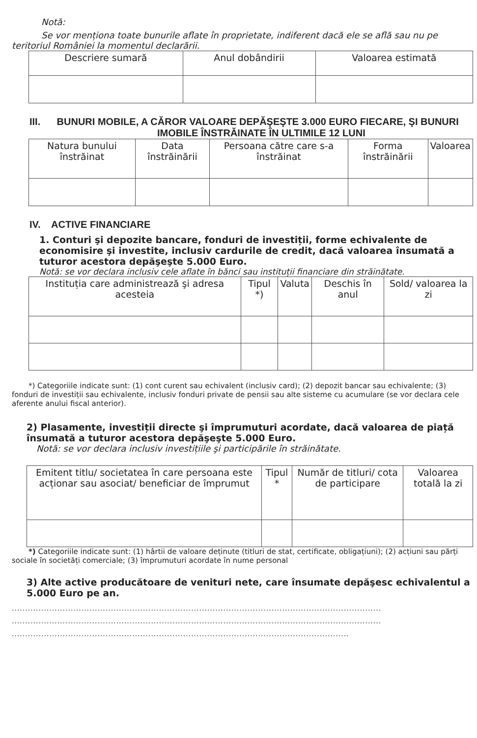Notă:
Se vor menționa toate bunurile aflate în proprietate, indiferent dacă ele se află sau nu pe teritoriul României la momentul declarării.
| Descriere sumară | Anul dobândirii | Valoarea estimată |
| --- | --- | --- |
III. BUNURI MOBILE, A CĂROR VALOARE DEPĂŞEŞTE 3.000 EURO FIECARE, ŞI BUNURI
IMOBILE ÎNSTRĂINATE ÎN ULTIMILE 12 LUNI
| Natura bunului înstrăinat | Data înstrăinării | Persoana către care s-a înstrăinat | Forma înstrăinării | Valoarea |
| --- | --- | --- | --- | --- |
IV. ACTIVE FINANCIARE
1. Conturi şi depozite bancare, fonduri de investiții, forme echivalente de economisire şi investite, inclusiv cardurile de credit, dacă valoarea însumată a tuturor acestora depăşeşte 5.000 Euro.
Notă: se vor declara inclusiv cele aflate în bănci sau instituții financiare din străinătate.
| Instituția care administrează şi adresa acesteia | Tipul *) | Valuta | Deschis în anul | Sold/ valoarea la zi |
| --- | --- | --- | --- | --- |
*) Categoriile indicate sunt: (1) cont curent sau echivalent (inclusiv card); (2) depozit bancar sau echivalente; (3) fonduri de investiții sau echivalente, inclusiv fonduri private de pensii sau alte sisteme cu acumulare (se vor declara cele aferente anului fiscal anterior).
2) Plasamente, investiții directe şi împrumuturi acordate, dacă valoarea de piață însumată a tuturor acestora depăşeşte 5.000 Euro.
Notă: se vor declara inclusiv investițiile şi participările în străinătate.
| Emitent titlu/ societatea în care persoana este acționar sau asociat/ beneficiar de împrumut | Tipul * | Număr de titluri/ cota de participare | Valoarea totală la zi |
| --- | --- | --- | --- |
*) Categoriile indicate sunt: (1) hârtii de valoare deținute (titluri de stat, certificate, obligațiuni); (2) acțiuni sau părți sociale în societăți comerciale; (3) împrumuturi acordate în nume personal
3) Alte active producătoare de venituri nete, care însumate depăşesc echivalentul a 5.000 Euro pe an.
..........................................................................................................................................
..........................................................................................................................................
..............................................................................................................................